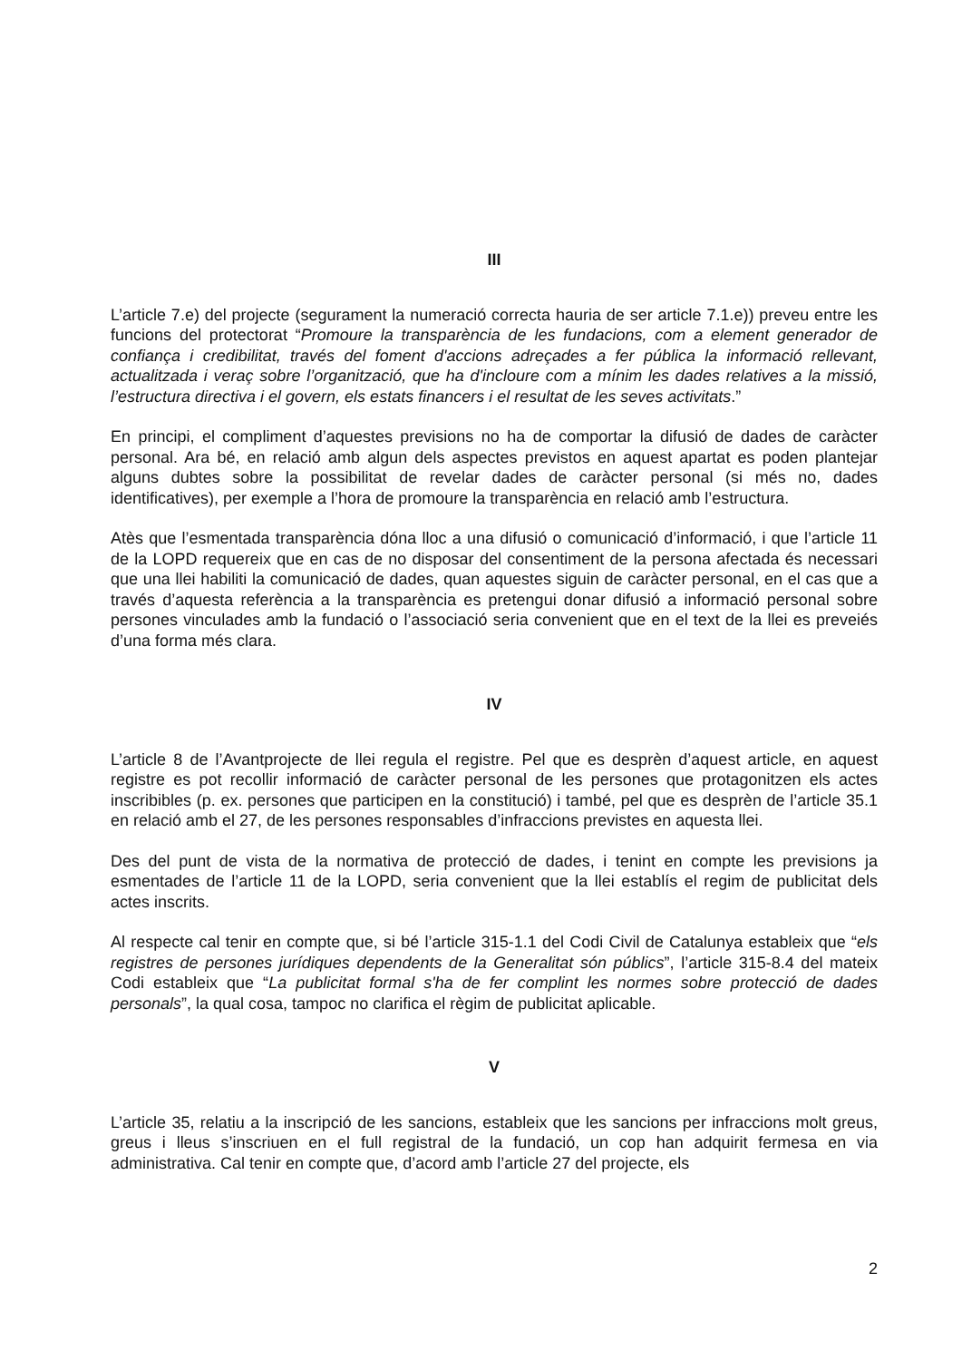III
L’article 7.e) del projecte (segurament la numeració correcta hauria de ser article 7.1.e)) preveu entre les funcions del protectorat “Promoure la transparència de les fundacions, com a element generador de confiança i credibilitat, través del foment d'accions adreçades a fer pública la informació rellevant, actualitzada i veraç sobre l’organització, que ha d'incloure com a mínim les dades relatives a la missió, l’estructura directiva i el govern, els estats financers i el resultat de les seves activitats.”
En principi, el compliment d’aquestes previsions no ha de comportar la difusió de dades de caràcter personal. Ara bé, en relació amb algun dels aspectes previstos en aquest apartat es poden plantejar alguns dubtes sobre la possibilitat de revelar dades de caràcter personal (si més no, dades identificatives), per exemple a l’hora de promoure la transparència en relació amb l’estructura.
Atès que l’esmentada transparència dóna lloc a una difusió o comunicació d’informació, i que l’article 11 de la LOPD requereix que en cas de no disposar del consentiment de la persona afectada és necessari que una llei habiliti la comunicació de dades, quan aquestes siguin de caràcter personal, en el cas que a través d’aquesta referència a la transparència es pretengui donar difusió a informació personal sobre persones vinculades amb la fundació o l’associació seria convenient que en el text de la llei es preveiés d’una forma més clara.
IV
L’article 8 de l’Avantprojecte de llei regula el registre. Pel que es desprèn d’aquest article, en aquest registre es pot recollir informació de caràcter personal de les persones que protagonitzen els actes inscribibles (p. ex. persones que participen en la constitució) i també, pel que es desprèn de l’article 35.1 en relació amb el 27, de les persones responsables d’infraccions previstes en aquesta llei.
Des del punt de vista de la normativa de protecció de dades, i tenint en compte les previsions ja esmentades de l’article 11 de la LOPD, seria convenient que la llei establís el regim de publicitat dels actes inscrits.
Al respecte cal tenir en compte que, si bé l’article 315-1.1 del Codi Civil de Catalunya estableix que “els registres de persones jurídiques dependents de la Generalitat són públics”, l’article 315-8.4 del mateix Codi estableix que “La publicitat formal s'ha de fer complint les normes sobre protecció de dades personals”, la qual cosa, tampoc no clarifica el règim de publicitat aplicable.
V
L’article 35, relatiu a la inscripció de les sancions, estableix que les sancions per infraccions molt greus, greus i lleus s’inscriuen en el full registral de la fundació, un cop han adquirit fermesa en via administrativa. Cal tenir en compte que, d’acord amb l’article 27 del projecte, els
2